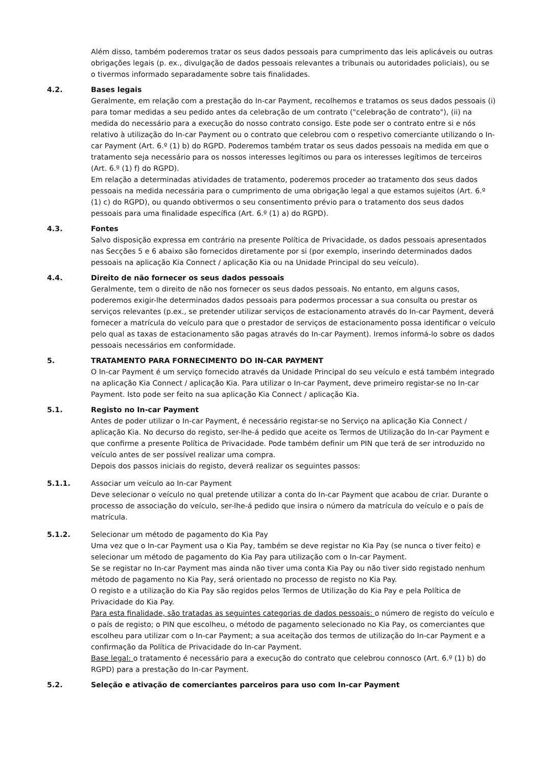Além disso, também poderemos tratar os seus dados pessoais para cumprimento das leis aplicáveis ou outras obrigações legais (p. ex., divulgação de dados pessoais relevantes a tribunais ou autoridades policiais), ou se o tivermos informado separadamente sobre tais finalidades.
4.2. Bases legais
Geralmente, em relação com a prestação do In-car Payment, recolhemos e tratamos os seus dados pessoais (i) para tomar medidas a seu pedido antes da celebração de um contrato ("celebração de contrato"), (ii) na medida do necessário para a execução do nosso contrato consigo. Este pode ser o contrato entre si e nós relativo à utilização do In-car Payment ou o contrato que celebrou com o respetivo comerciante utilizando o In-car Payment (Art. 6.º (1) b) do RGPD. Poderemos também tratar os seus dados pessoais na medida em que o tratamento seja necessário para os nossos interesses legítimos ou para os interesses legítimos de terceiros (Art. 6.º (1) f) do RGPD).
Em relação a determinadas atividades de tratamento, poderemos proceder ao tratamento dos seus dados pessoais na medida necessária para o cumprimento de uma obrigação legal a que estamos sujeitos (Art. 6.º (1) c) do RGPD), ou quando obtivermos o seu consentimento prévio para o tratamento dos seus dados pessoais para uma finalidade específica (Art. 6.º (1) a) do RGPD).
4.3. Fontes
Salvo disposição expressa em contrário na presente Política de Privacidade, os dados pessoais apresentados nas Secções 5 e 6 abaixo são fornecidos diretamente por si (por exemplo, inserindo determinados dados pessoais na aplicação Kia Connect / aplicação Kia ou na Unidade Principal do seu veículo).
4.4. Direito de não fornecer os seus dados pessoais
Geralmente, tem o direito de não nos fornecer os seus dados pessoais. No entanto, em alguns casos, poderemos exigir-lhe determinados dados pessoais para podermos processar a sua consulta ou prestar os serviços relevantes (p.ex., se pretender utilizar serviços de estacionamento através do In-car Payment, deverá fornecer a matrícula do veículo para que o prestador de serviços de estacionamento possa identificar o veículo pelo qual as taxas de estacionamento são pagas através do In-car Payment). Iremos informá-lo sobre os dados pessoais necessários em conformidade.
5. TRATAMENTO PARA FORNECIMENTO DO IN-CAR PAYMENT
O In-car Payment é um serviço fornecido através da Unidade Principal do seu veículo e está também integrado na aplicação Kia Connect / aplicação Kia. Para utilizar o In-car Payment, deve primeiro registar-se no In-car Payment. Isto pode ser feito na sua aplicação Kia Connect / aplicação Kia.
5.1. Registo no In-car Payment
Antes de poder utilizar o In-car Payment, é necessário registar-se no Serviço na aplicação Kia Connect / aplicação Kia. No decurso do registo, ser-lhe-á pedido que aceite os Termos de Utilização do In-car Payment e que confirme a presente Política de Privacidade. Pode também definir um PIN que terá de ser introduzido no veículo antes de ser possível realizar uma compra.
Depois dos passos iniciais do registo, deverá realizar os seguintes passos:
5.1.1. Associar um veículo ao In-car Payment
Deve selecionar o veículo no qual pretende utilizar a conta do In-car Payment que acabou de criar. Durante o processo de associação do veículo, ser-lhe-á pedido que insira o número da matrícula do veículo e o país de matrícula.
5.1.2. Selecionar um método de pagamento do Kia Pay
Uma vez que o In-car Payment usa o Kia Pay, também se deve registar no Kia Pay (se nunca o tiver feito) e selecionar um método de pagamento do Kia Pay para utilização com o In-car Payment.
Se se registar no In-car Payment mas ainda não tiver uma conta Kia Pay ou não tiver sido registado nenhum método de pagamento no Kia Pay, será orientado no processo de registo no Kia Pay.
O registo e a utilização do Kia Pay são regidos pelos Termos de Utilização do Kia Pay e pela Política de Privacidade do Kia Pay.
Para esta finalidade, são tratadas as seguintes categorias de dados pessoais: o número de registo do veículo e o país de registo; o PIN que escolheu, o método de pagamento selecionado no Kia Pay, os comerciantes que escolheu para utilizar com o In-car Payment; a sua aceitação dos termos de utilização do In-car Payment e a confirmação da Política de Privacidade do In-car Payment.
Base legal: o tratamento é necessário para a execução do contrato que celebrou connosco (Art. 6.º (1) b) do RGPD) para a prestação do In-car Payment.
5.2. Seleção e ativação de comerciantes parceiros para uso com In-car Payment